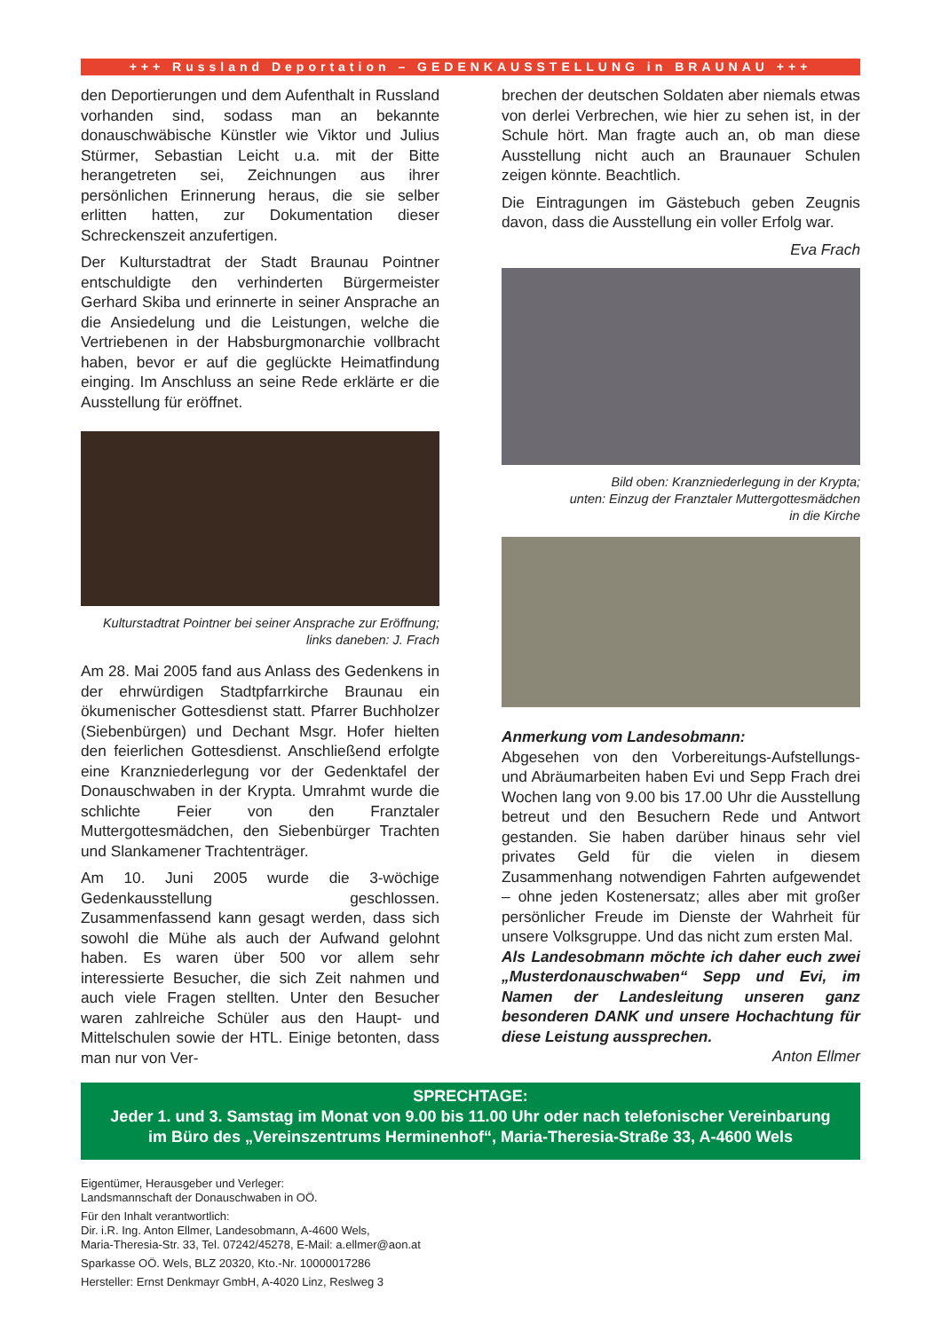+++ Russland Deportation – GEDENKAUSSTELLUNG in BRAUNAU +++
den Deportierungen und dem Aufenthalt in Russland vorhanden sind, sodass man an bekannte donauschwäbische Künstler wie Viktor und Julius Stürmer, Sebastian Leicht u.a. mit der Bitte herangetreten sei, Zeichnungen aus ihrer persönlichen Erinnerung heraus, die sie selber erlitten hatten, zur Dokumentation dieser Schreckenszeit anzufertigen.
Der Kulturstadtrat der Stadt Braunau Pointner entschuldigte den verhinderten Bürgermeister Gerhard Skiba und erinnerte in seiner Ansprache an die Ansiedelung und die Leistungen, welche die Vertriebenen in der Habsburgmonarchie vollbracht haben, bevor er auf die geglückte Heimatfindung einging. Im Anschluss an seine Rede erklärte er die Ausstellung für eröffnet.
Kulturstadtrat Pointner bei seiner Ansprache zur Eröffnung; links daneben: J. Frach
Am 28. Mai 2005 fand aus Anlass des Gedenkens in der ehrwürdigen Stadtpfarrkirche Braunau ein ökumenischer Gottesdienst statt. Pfarrer Buchholzer (Siebenbürgen) und Dechant Msgr. Hofer hielten den feierlichen Gottesdienst. Anschließend erfolgte eine Kranzniederlegung vor der Gedenktafel der Donauschwaben in der Krypta. Umrahmt wurde die schlichte Feier von den Franztaler Muttergottesmädchen, den Siebenbürger Trachten und Slankamener Trachtenträger.
Am 10. Juni 2005 wurde die 3-wöchige Gedenkausstellung geschlossen. Zusammenfassend kann gesagt werden, dass sich sowohl die Mühe als auch der Aufwand gelohnt haben. Es waren über 500 vor allem sehr interessierte Besucher, die sich Zeit nahmen und auch viele Fragen stellten. Unter den Besucher waren zahlreiche Schüler aus den Haupt- und Mittelschulen sowie der HTL. Einige betonten, dass man nur von Ver-
brechen der deutschen Soldaten aber niemals etwas von derlei Verbrechen, wie hier zu sehen ist, in der Schule hört. Man fragte auch an, ob man diese Ausstellung nicht auch an Braunauer Schulen zeigen könnte. Beachtlich.
Die Eintragungen im Gästebuch geben Zeugnis davon, dass die Ausstellung ein voller Erfolg war.
Eva Frach
Bild oben: Kranzniederlegung in der Krypta;
unten: Einzug der Franztaler Muttergottesmädchen
in die Kirche
Anmerkung vom Landesobmann:
Abgesehen von den Vorbereitungs-Aufstellungs- und Abräumarbeiten haben Evi und Sepp Frach drei Wochen lang von 9.00 bis 17.00 Uhr die Ausstellung betreut und den Besuchern Rede und Antwort gestanden. Sie haben darüber hinaus sehr viel privates Geld für die vielen in diesem Zusammenhang notwendigen Fahrten aufgewendet – ohne jeden Kostenersatz; alles aber mit großer persönlicher Freude im Dienste der Wahrheit für unsere Volksgruppe. Und das nicht zum ersten Mal.
Als Landesobmann möchte ich daher euch zwei „Musterdonauschwaben“ Sepp und Evi, im Namen der Landesleitung unseren ganz besonderen DANK und unsere Hochachtung für diese Leistung aussprechen.
Anton Ellmer
SPRECHTAGE:
Jeder 1. und 3. Samstag im Monat von 9.00 bis 11.00 Uhr oder nach telefonischer Vereinbarung
im Büro des „Vereinszentrums Herminenhof“, Maria-Theresia-Straße 33, A-4600 Wels
Eigentümer, Herausgeber und Verleger:
Landsmannschaft der Donauschwaben in OÖ.
Für den Inhalt verantwortlich:
Dir. i.R. Ing. Anton Ellmer, Landesobmann, A-4600 Wels,
Maria-Theresia-Str. 33, Tel. 07242/45278, E-Mail: a.ellmer@aon.at
Sparkasse OÖ. Wels, BLZ 20320, Kto.-Nr. 10000017286
Hersteller: Ernst Denkmayr GmbH, A-4020 Linz, Reslweg 3